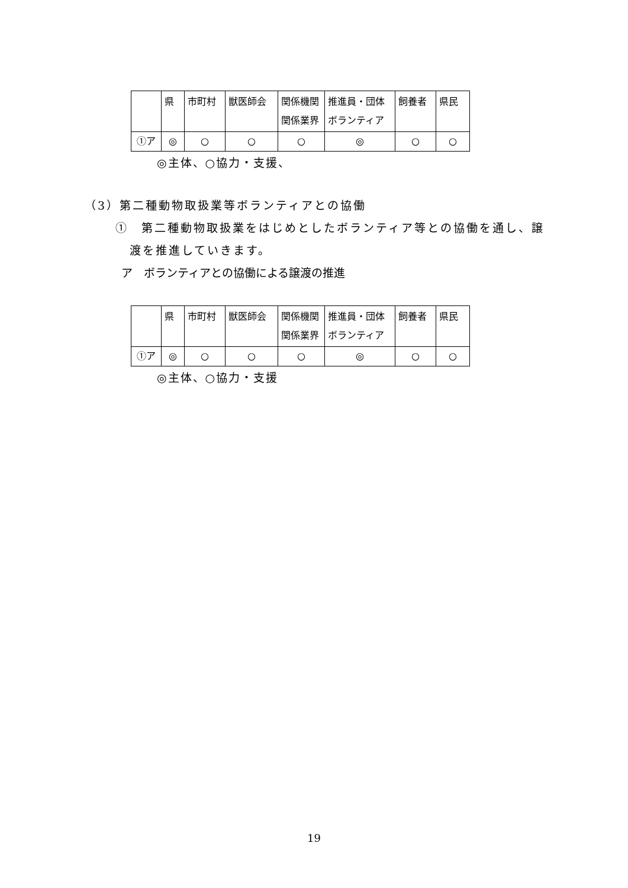| | 県 | 市町村 | 獣医師会 | 関係機関 関係業界 | 推進員・団体 ボランティア | 飼養者 | 県民 |
| ①ア | ◎ | ○ | ○ | ○ | ◎ | ○ | ○ |
◎主体、○協力・支援、
（3）第二種動物取扱業等ボランティアとの協働
①　第二種動物取扱業をはじめとしたボランティア等との協働を通し、譲
渡を推進していきます。
ア　ボランティアとの協働による譲渡の推進
| | 県 | 市町村 | 獣医師会 | 関係機関 関係業界 | 推進員・団体 ボランティア | 飼養者 | 県民 |
| ①ア | ◎ | ○ | ○ | ○ | ◎ | ○ | ○ |
◎主体、○協力・支援
19